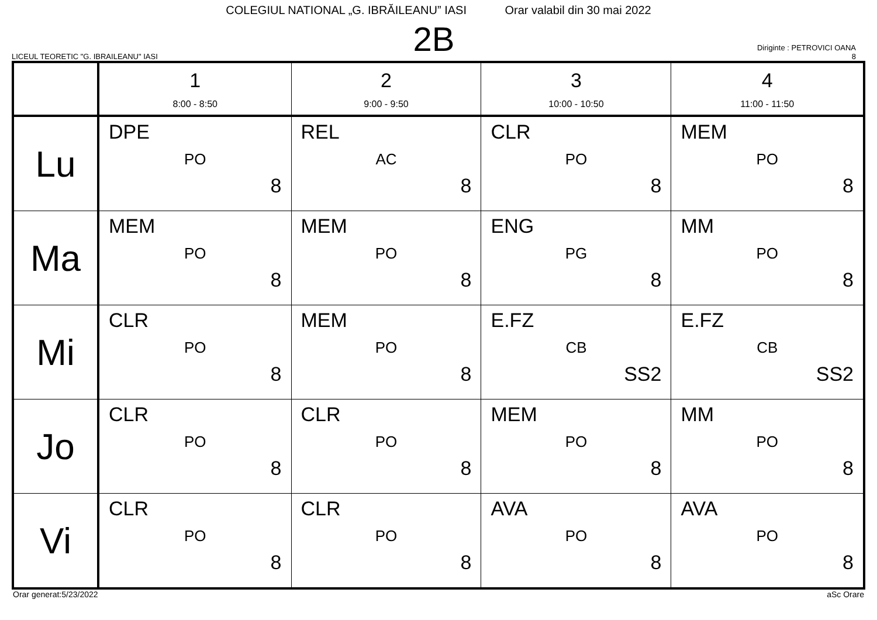COLEGIUL NATIONAL „G. IBRĂILEANU” IASI Orar valabil din 30 mai 2022
LICEUL TEORETIC "G. IBRAILEANU" IASI
2B
Diriginte : PETROVICI OANA
8
| | 1 8:00 - 8:50 | 2 9:00 - 9:50 | 3 10:00 - 10:50 | 4 11:00 - 11:50 |
| --- | --- | --- | --- | --- |
| Lu | DPE PO 8 | REL AC 8 | CLR PO 8 | MEM PO 8 |
| Ma | MEM PO 8 | MEM PO 8 | ENG PG 8 | MM PO 8 |
| Mi | CLR PO 8 | MEM PO 8 | E.FZ CB SS2 | E.FZ CB SS2 |
| Jo | CLR PO 8 | CLR PO 8 | MEM PO 8 | MM PO 8 |
| Vi | CLR PO 8 | CLR PO 8 | AVA PO 8 | AVA PO 8 |
Orar generat:5/23/2022 aSc Orare